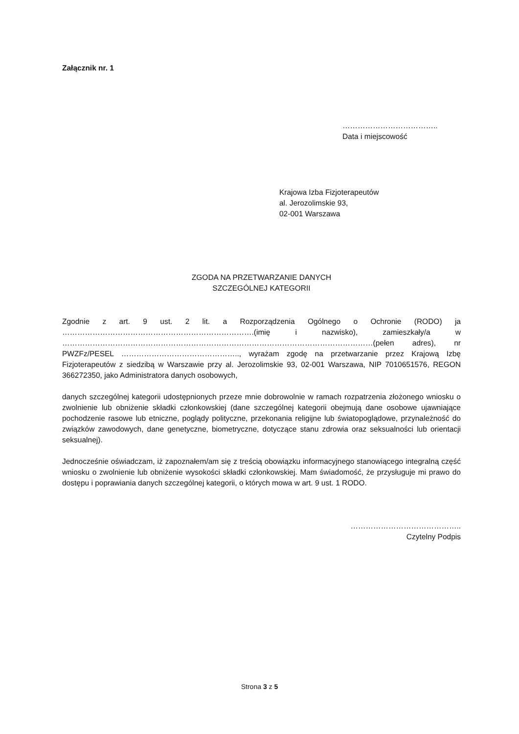Załącznik nr. 1
………………………………..
Data i miejscowość
Krajowa Izba Fizjoterapeutów
al. Jerozolimskie 93,
02-001 Warszawa
ZGODA NA PRZETWARZANIE DANYCH
SZCZEGÓLNEJ KATEGORII
Zgodnie z art. 9 ust. 2 lit. a Rozporządzenia Ogólnego o Ochronie (RODO) ja ………………………………………………………………….(imię i nazwisko), zamieszkały/a w ……………………………………………………………………………………………………………(pełen adres), nr PWZFz/PESEL ……………………………………….., wyrażam zgodę na przetwarzanie przez Krajową Izbę Fizjoterapeutów z siedzibą w Warszawie przy al. Jerozolimskie 93, 02-001 Warszawa, NIP 7010651576, REGON 366272350, jako Administratora danych osobowych,
danych szczególnej kategorii udostępnionych przeze mnie dobrowolnie w ramach rozpatrzenia złożonego wniosku o zwolnienie lub obniżenie składki członkowskiej (dane szczególnej kategorii obejmują dane osobowe ujawniające pochodzenie rasowe lub etniczne, poglądy polityczne, przekonania religijne lub światopoglądowe, przynależność do związków zawodowych, dane genetyczne, biometryczne, dotyczące stanu zdrowia oraz seksualności lub orientacji seksualnej).
Jednocześnie oświadczam, iż zapoznałem/am się z treścią obowiązku informacyjnego stanowiącego integralną część wniosku o zwolnienie lub obniżenie wysokości składki członkowskiej. Mam świadomość, że przysługuje mi prawo do dostępu i poprawiania danych szczególnej kategorii, o których mowa w art. 9 ust. 1 RODO.
……………………………………..
Czytelny Podpis
Strona 3 z 5